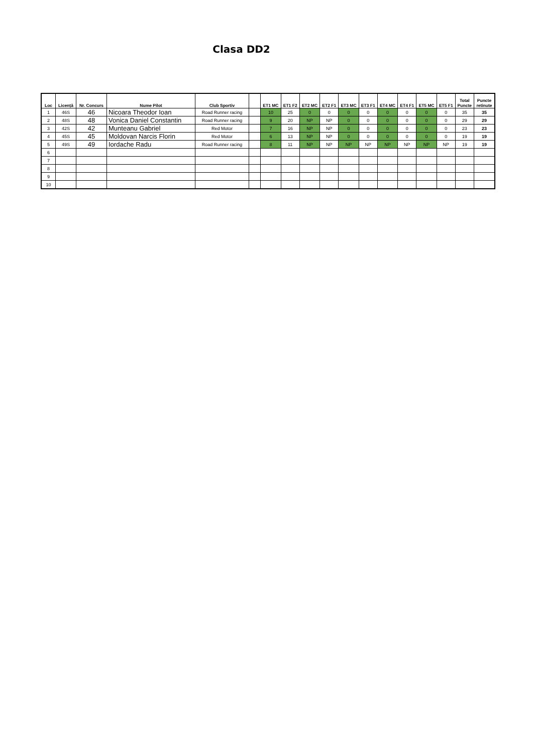Clasa DD2
| Loc | Licență | Nr. Concurs | Nume Pilot | Club Sportiv | | ET1 MC | ET1 F2 | ET2 MC | ET2 F1 | ET3 MC | ET3 F1 | ET4 MC | ET4 F1 | ET5 MC | ET5 F1 | Total Puncte | Puncte retinute |
| --- | --- | --- | --- | --- | --- | --- | --- | --- | --- | --- | --- | --- | --- | --- | --- | --- | --- |
| 1 | 46S | 46 | Nicoara Theodor Ioan | Road Runner racing | | 10 | 25 | 0 | 0 | 0 | 0 | 0 | 0 | 0 | 0 | 35 | 35 |
| 2 | 48S | 48 | Vonica Daniel Constantin | Road Runner racing | | 9 | 20 | NP | NP | 0 | 0 | 0 | 0 | 0 | 0 | 29 | 29 |
| 3 | 42S | 42 | Munteanu Gabriel | Red Motor | | 7 | 16 | NP | NP | 0 | 0 | 0 | 0 | 0 | 0 | 23 | 23 |
| 4 | 45S | 45 | Moldovan Narcis Florin | Red Motor | | 6 | 13 | NP | NP | 0 | 0 | 0 | 0 | 0 | 0 | 19 | 19 |
| 5 | 49S | 49 | Iordache Radu | Road Runner racing | | 8 | 11 | NP | NP | NP | NP | NP | NP | NP | NP | 19 | 19 |
| 6 | | | | | | | | | | | | | | | | | |
| 7 | | | | | | | | | | | | | | | | | |
| 8 | | | | | | | | | | | | | | | | | |
| 9 | | | | | | | | | | | | | | | | | |
| 10 | | | | | | | | | | | | | | | | | |